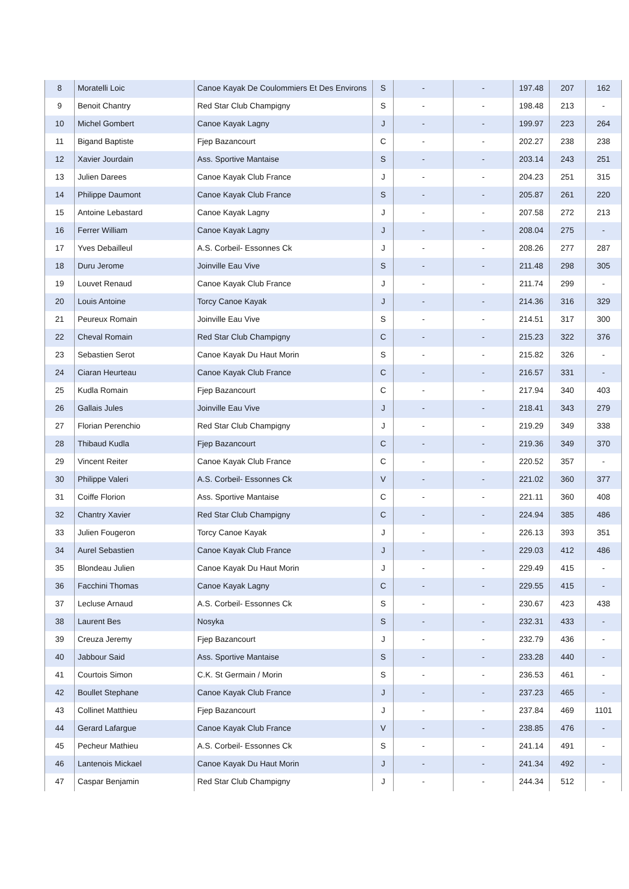| 8 | Moratelli Loic | Canoe Kayak De Coulommiers Et Des Environs | S | - | - | 197.48 | 207 | 162 |
| 9 | Benoit Chantry | Red Star Club Champigny | S | - | - | 198.48 | 213 | - |
| 10 | Michel Gombert | Canoe Kayak Lagny | J | - | - | 199.97 | 223 | 264 |
| 11 | Bigand Baptiste | Fjep Bazancourt | C | - | - | 202.27 | 238 | 238 |
| 12 | Xavier Jourdain | Ass. Sportive Mantaise | S | - | - | 203.14 | 243 | 251 |
| 13 | Julien Darees | Canoe Kayak Club France | J | - | - | 204.23 | 251 | 315 |
| 14 | Philippe Daumont | Canoe Kayak Club France | S | - | - | 205.87 | 261 | 220 |
| 15 | Antoine Lebastard | Canoe Kayak Lagny | J | - | - | 207.58 | 272 | 213 |
| 16 | Ferrer William | Canoe Kayak Lagny | J | - | - | 208.04 | 275 | - |
| 17 | Yves Debailleul | A.S. Corbeil- Essonnes Ck | J | - | - | 208.26 | 277 | 287 |
| 18 | Duru Jerome | Joinville Eau Vive | S | - | - | 211.48 | 298 | 305 |
| 19 | Louvet Renaud | Canoe Kayak Club France | J | - | - | 211.74 | 299 | - |
| 20 | Louis Antoine | Torcy Canoe Kayak | J | - | - | 214.36 | 316 | 329 |
| 21 | Peureux Romain | Joinville Eau Vive | S | - | - | 214.51 | 317 | 300 |
| 22 | Cheval Romain | Red Star Club Champigny | C | - | - | 215.23 | 322 | 376 |
| 23 | Sebastien Serot | Canoe Kayak Du Haut Morin | S | - | - | 215.82 | 326 | - |
| 24 | Ciaran Heurteau | Canoe Kayak Club France | C | - | - | 216.57 | 331 | - |
| 25 | Kudla Romain | Fjep Bazancourt | C | - | - | 217.94 | 340 | 403 |
| 26 | Gallais Jules | Joinville Eau Vive | J | - | - | 218.41 | 343 | 279 |
| 27 | Florian Perenchio | Red Star Club Champigny | J | - | - | 219.29 | 349 | 338 |
| 28 | Thibaud Kudla | Fjep Bazancourt | C | - | - | 219.36 | 349 | 370 |
| 29 | Vincent Reiter | Canoe Kayak Club France | C | - | - | 220.52 | 357 | - |
| 30 | Philippe Valeri | A.S. Corbeil- Essonnes Ck | V | - | - | 221.02 | 360 | 377 |
| 31 | Coiffe Florion | Ass. Sportive Mantaise | C | - | - | 221.11 | 360 | 408 |
| 32 | Chantry Xavier | Red Star Club Champigny | C | - | - | 224.94 | 385 | 486 |
| 33 | Julien Fougeron | Torcy Canoe Kayak | J | - | - | 226.13 | 393 | 351 |
| 34 | Aurel Sebastien | Canoe Kayak Club France | J | - | - | 229.03 | 412 | 486 |
| 35 | Blondeau Julien | Canoe Kayak Du Haut Morin | J | - | - | 229.49 | 415 | - |
| 36 | Facchini Thomas | Canoe Kayak Lagny | C | - | - | 229.55 | 415 | - |
| 37 | Lecluse Arnaud | A.S. Corbeil- Essonnes Ck | S | - | - | 230.67 | 423 | 438 |
| 38 | Laurent Bes | Nosyka | S | - | - | 232.31 | 433 | - |
| 39 | Creuza Jeremy | Fjep Bazancourt | J | - | - | 232.79 | 436 | - |
| 40 | Jabbour Said | Ass. Sportive Mantaise | S | - | - | 233.28 | 440 | - |
| 41 | Courtois Simon | C.K. St Germain / Morin | S | - | - | 236.53 | 461 | - |
| 42 | Boullet Stephane | Canoe Kayak Club France | J | - | - | 237.23 | 465 | - |
| 43 | Collinet Matthieu | Fjep Bazancourt | J | - | - | 237.84 | 469 | 1101 |
| 44 | Gerard Lafargue | Canoe Kayak Club France | V | - | - | 238.85 | 476 | - |
| 45 | Pecheur Mathieu | A.S. Corbeil- Essonnes Ck | S | - | - | 241.14 | 491 | - |
| 46 | Lantenois Mickael | Canoe Kayak Du Haut Morin | J | - | - | 241.34 | 492 | - |
| 47 | Caspar Benjamin | Red Star Club Champigny | J | - | - | 244.34 | 512 | - |